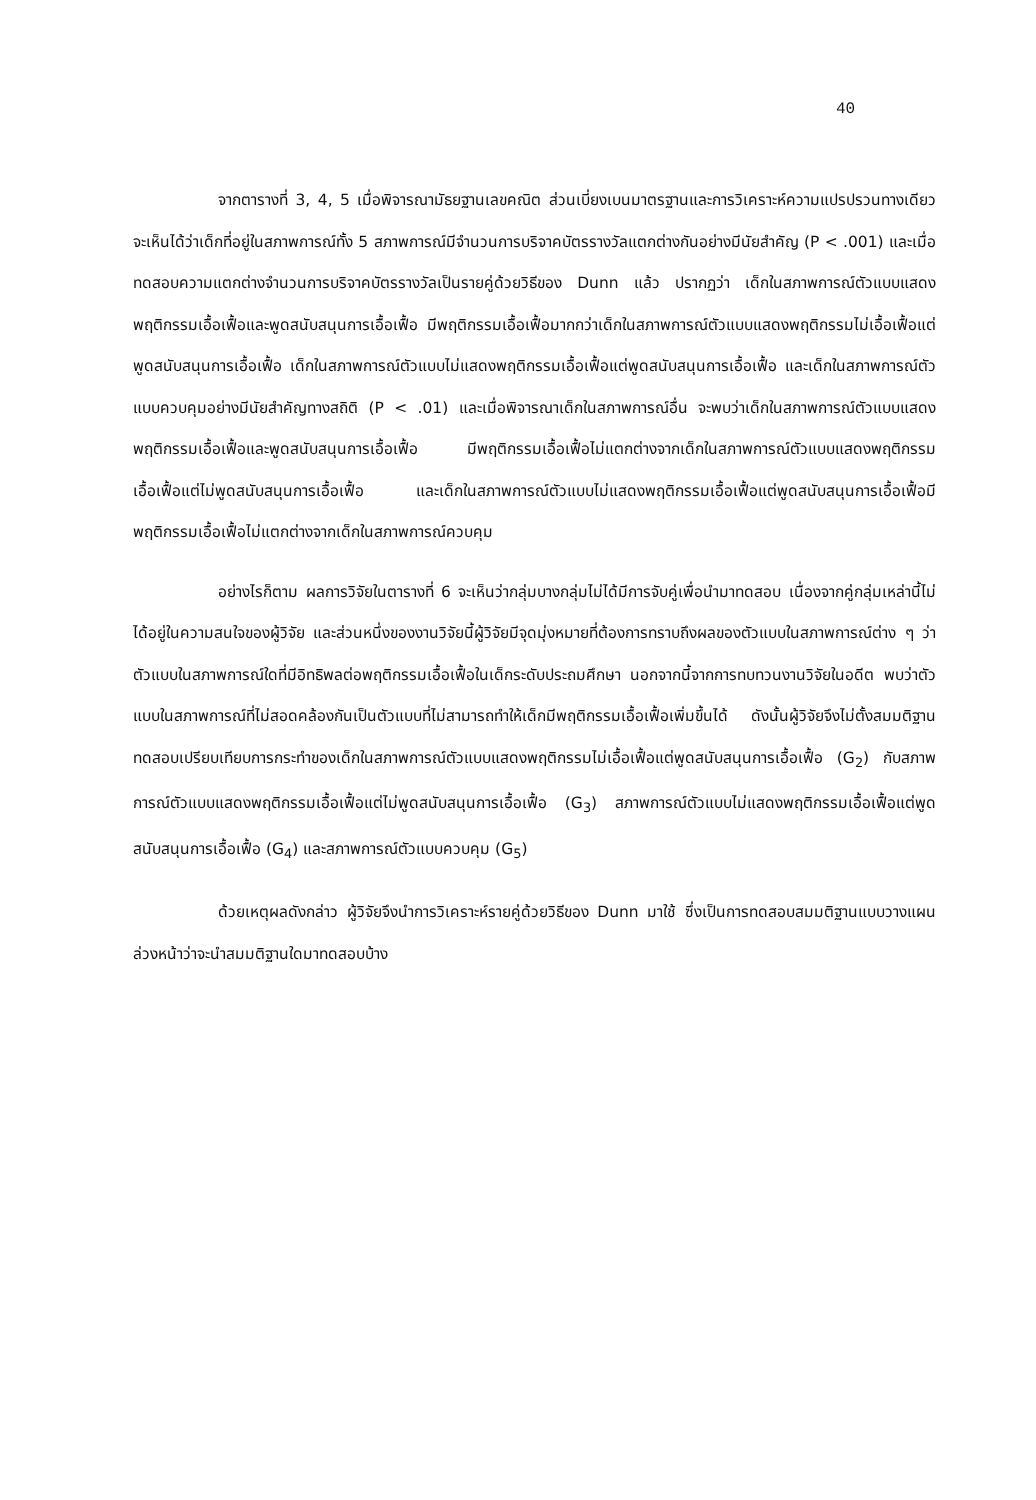40
จากตารางที่ 3, 4, 5 เมื่อพิจารณามัธยฐานเลขคณิต ส่วนเบี่ยงเบนมาตรฐานและการวิเคราะห์ความแปรปรวนทางเดียว จะเห็นได้ว่าเด็กที่อยู่ในสภาพการณ์ทั้ง 5 สภาพการณ์มีจำนวนการบริจาคบัตรรางวัลแตกต่างกันอย่างมีนัยสำคัญ (P < .001) และเมื่อทดสอบความแตกต่างจำนวนการบริจาคบัตรรางวัลเป็นรายคู่ด้วยวิธีของ Dunn แล้ว ปรากฏว่า เด็กในสภาพการณ์ตัวแบบแสดงพฤติกรรมเอื้อเฟื้อและพูดสนับสนุนการเอื้อเฟื้อ มีพฤติกรรมเอื้อเฟื้อมากกว่าเด็กในสภาพการณ์ตัวแบบแสดงพฤติกรรมไม่เอื้อเฟื้อแต่พูดสนับสนุนการเอื้อเฟื้อ เด็กในสภาพการณ์ตัวแบบไม่แสดงพฤติกรรมเอื้อเฟื้อแต่พูดสนับสนุนการเอื้อเฟื้อ และเด็กในสภาพการณ์ตัวแบบควบคุมอย่างมีนัยสำคัญทางสถิติ (P < .01) และเมื่อพิจารณาเด็กในสภาพการณ์อื่น จะพบว่าเด็กในสภาพการณ์ตัวแบบแสดงพฤติกรรมเอื้อเฟื้อและพูดสนับสนุนการเอื้อเฟื้อ มีพฤติกรรมเอื้อเฟื้อไม่แตกต่างจากเด็กในสภาพการณ์ตัวแบบแสดงพฤติกรรมเอื้อเฟื้อแต่ไม่พูดสนับสนุนการเอื้อเฟื้อ และเด็กในสภาพการณ์ตัวแบบไม่แสดงพฤติกรรมเอื้อเฟื้อแต่พูดสนับสนุนการเอื้อเฟื้อมีพฤติกรรมเอื้อเฟื้อไม่แตกต่างจากเด็กในสภาพการณ์ควบคุม
อย่างไรก็ตาม ผลการวิจัยในตารางที่ 6 จะเห็นว่ากลุ่มบางกลุ่มไม่ได้มีการจับคู่เพื่อนำมาทดสอบ เนื่องจากคู่กลุ่มเหล่านี้ไม่ได้อยู่ในความสนใจของผู้วิจัย และส่วนหนึ่งของงานวิจัยนี้ผู้วิจัยมีจุดมุ่งหมายที่ต้องการทราบถึงผลของตัวแบบในสภาพการณ์ต่าง ๆ ว่า ตัวแบบในสภาพการณ์ใดที่มีอิทธิพลต่อพฤติกรรมเอื้อเฟื้อในเด็กระดับประถมศึกษา นอกจากนี้จากการทบทวนงานวิจัยในอดีต พบว่าตัวแบบในสภาพการณ์ที่ไม่สอดคล้องกันเป็นตัวแบบที่ไม่สามารถทำให้เด็กมีพฤติกรรมเอื้อเฟื้อเพิ่มขึ้นได้ ดังนั้นผู้วิจัยจึงไม่ตั้งสมมติฐานทดสอบเปรียบเทียบการกระทำของเด็กในสภาพการณ์ตัวแบบแสดงพฤติกรรมไม่เอื้อเฟื้อแต่พูดสนับสนุนการเอื้อเฟื้อ (G<sub>2</sub>) กับสภาพการณ์ตัวแบบแสดงพฤติกรรมเอื้อเฟื้อแต่ไม่พูดสนับสนุนการเอื้อเฟื้อ (G<sub>3</sub>) สภาพการณ์ตัวแบบไม่แสดงพฤติกรรมเอื้อเฟื้อแต่พูดสนับสนุนการเอื้อเฟื้อ (G<sub>4</sub>) และสภาพการณ์ตัวแบบควบคุม (G<sub>5</sub>)
ด้วยเหตุผลดังกล่าว ผู้วิจัยจึงนำการวิเคราะห์รายคู่ด้วยวิธีของ Dunn มาใช้ ซึ่งเป็นการทดสอบสมมติฐานแบบวางแผนล่วงหน้าว่าจะนำสมมติฐานใดมาทดสอบบ้าง